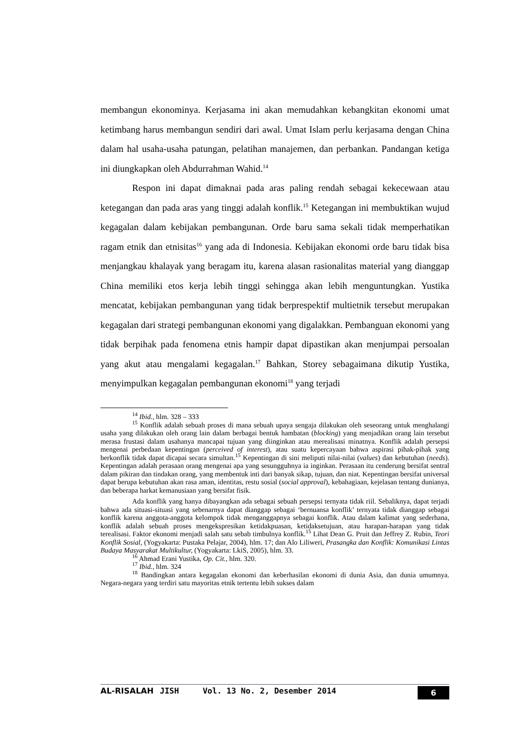membangun ekonominya. Kerjasama ini akan memudahkan kebangkitan ekonomi umat ketimbang harus membangun sendiri dari awal. Umat Islam perlu kerjasama dengan China dalam hal usaha-usaha patungan, pelatihan manajemen, dan perbankan. Pandangan ketiga ini diungkapkan oleh Abdurrahman Wahid.<sup>14</sup>
Respon ini dapat dimaknai pada aras paling rendah sebagai kekecewaan atau ketegangan dan pada aras yang tinggi adalah konflik.<sup>15</sup> Ketegangan ini membuktikan wujud kegagalan dalam kebijakan pembangunan. Orde baru sama sekali tidak memperhatikan ragam etnik dan etnisitas<sup>16</sup> yang ada di Indonesia. Kebijakan ekonomi orde baru tidak bisa menjangkau khalayak yang beragam itu, karena alasan rasionalitas material yang dianggap China memiliki etos kerja lebih tinggi sehingga akan lebih menguntungkan. Yustika mencatat, kebijakan pembangunan yang tidak berprespektif multietnik tersebut merupakan kegagalan dari strategi pembangunan ekonomi yang digalakkan. Pembanguan ekonomi yang tidak berpihak pada fenomena etnis hampir dapat dipastikan akan menjumpai persoalan yang akut atau mengalami kegagalan.<sup>17</sup> Bahkan, Storey sebagaimana dikutip Yustika, menyimpulkan kegagalan pembangunan ekonomi<sup>18</sup> yang terjadi
<sup>14</sup> Ibid., hlm. 328 – 333
<sup>15</sup> Konflik adalah sebuah proses di mana sebuah upaya sengaja dilakukan oleh seseorang untuk menghalangi usaha yang dilakukan oleh orang lain dalam berbagai bentuk hambatan (blocking) yang menjadikan orang lain tersebut merasa frustasi dalam usahanya mancapai tujuan yang diinginkan atau merealisasi minatnya. Konflik adalah persepsi mengenai perbedaan kepentingan (perceived of interest), atau suatu kepercayaan bahwa aspirasi pihak-pihak yang berkonflik tidak dapat dicapai secara simultan.<sup>15</sup> Kepentingan di sini meliputi nilai-nilai (values) dan kebutuhan (needs). Kepentingan adalah perasaan orang mengenai apa yang sesungguhnya ia inginkan. Perasaan itu cenderung bersifat sentral dalam pikiran dan tindakan orang, yang membentuk inti dari banyak sikap, tujuan, dan niat. Kepentingan bersifat universal dapat berupa kebutuhan akan rasa aman, identitas, restu sosial (social approval), kebahagiaan, kejelasan tentang dunianya, dan beberapa harkat kemanusiaan yang bersifat fisik.
Ada konflik yang hanya dibayangkan ada sebagai sebuah persepsi ternyata tidak riil. Sebaliknya, dapat terjadi bahwa ada situasi-situasi yang sebenarnya dapat dianggap sebagai ‘bernuansa konflik’ ternyata tidak dianggap sebagai konflik karena anggota-anggota kelompok tidak menganggapnya sebagai konflik. Atau dalam kalimat yang sederhana, konflik adalah sebuah proses mengekspresikan ketidakpuasan, ketidaksetujuan, atau harapan-harapan yang tidak terealisasi. Faktor ekonomi menjadi salah satu sebab timbulnya konflik.<sup>15</sup> Lihat Dean G. Pruit dan Jeffrey Z. Rubin, Teori Konflik Sosial, (Yogyakarta: Pustaka Pelajar, 2004), hlm. 17; dan Alo Liliweri, Prasangka dan Konflik: Komunikasi Lintas Budaya Masyarakat Multikultur, (Yogyakarta: LkiS, 2005), hlm. 33.
<sup>16</sup> Ahmad Erani Yustika, Op. Cit., hlm. 320.
<sup>17</sup> Ibid., hlm. 324
<sup>18</sup> Bandingkan antara kegagalan ekonomi dan keberhasilan ekonomi di dunia Asia, dan dunia umumnya. Negara-negara yang terdiri satu mayoritas etnik tertentu lebih sukses dalam
AL-RISALAH JISH Vol. 13 No. 2, Desember 2014 6